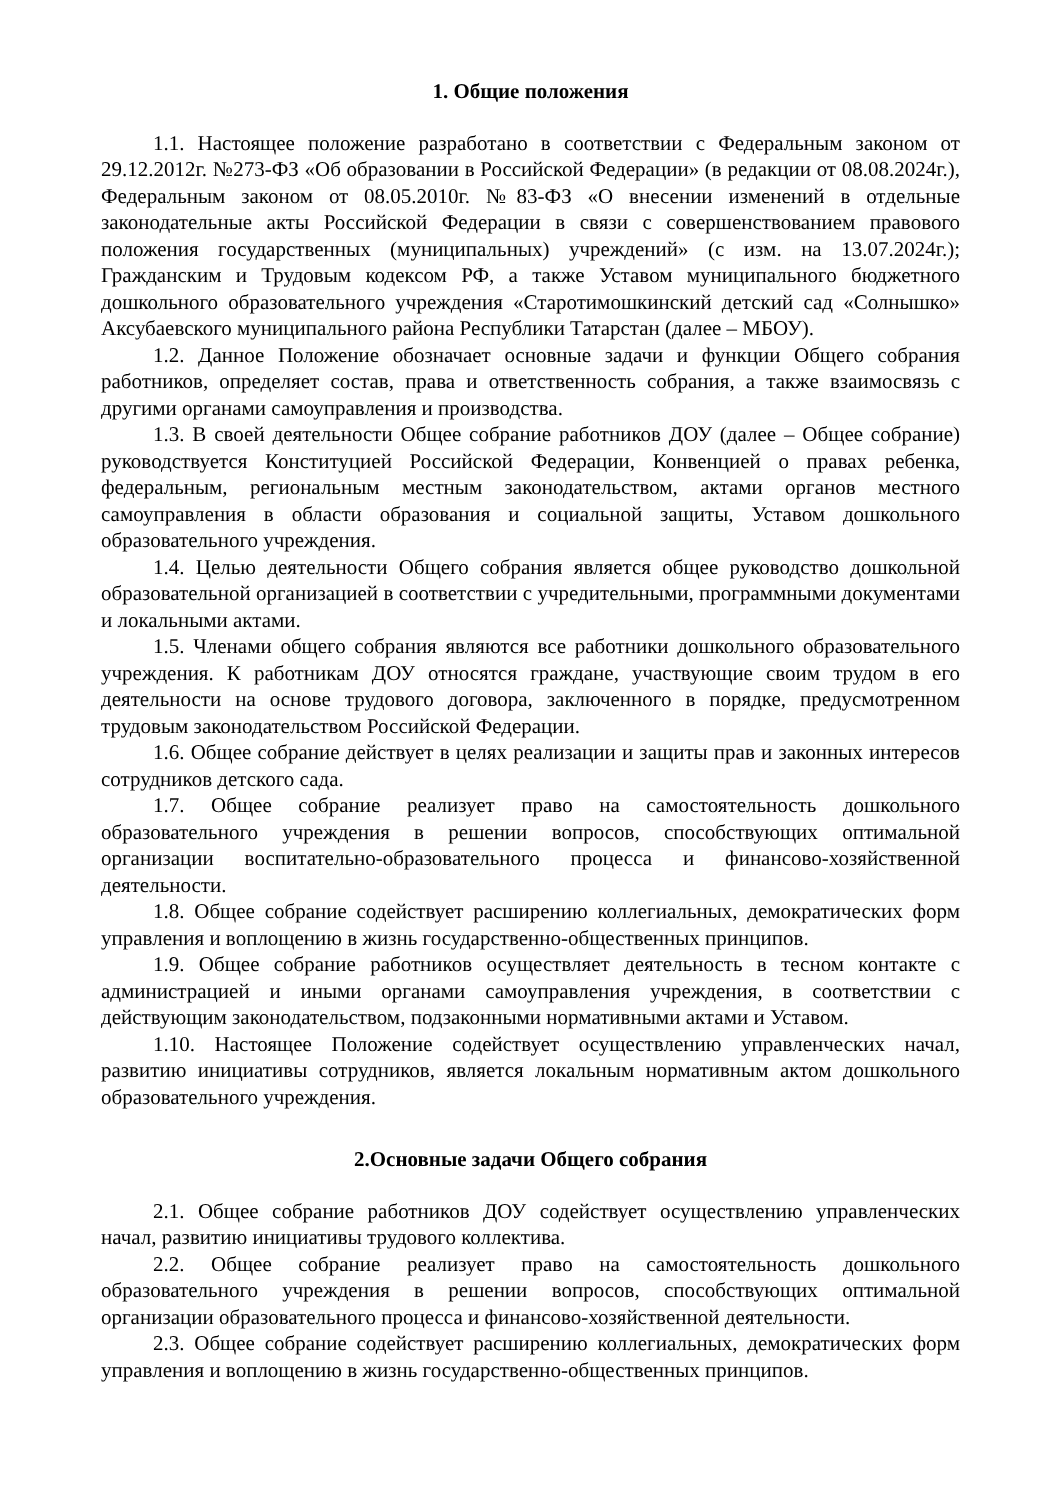1. Общие положения
1.1. Настоящее положение разработано в соответствии с Федеральным законом от 29.12.2012г. №273-ФЗ «Об образовании в Российской Федерации» (в редакции от 08.08.2024г.), Федеральным законом от 08.05.2010г. №83-ФЗ «О внесении изменений в отдельные законодательные акты Российской Федерации в связи с совершенствованием правового положения государственных (муниципальных) учреждений» (с изм. на 13.07.2024г.); Гражданским и Трудовым кодексом РФ, а также Уставом муниципального бюджетного дошкольного образовательного учреждения «Старотимошкинский детский сад «Солнышко» Аксубаевского муниципального района Республики Татарстан (далее – МБОУ).
1.2. Данное Положение обозначает основные задачи и функции Общего собрания работников, определяет состав, права и ответственность собрания, а также взаимосвязь с другими органами самоуправления и производства.
1.3. В своей деятельности Общее собрание работников ДОУ (далее – Общее собрание) руководствуется Конституцией Российской Федерации, Конвенцией о правах ребенка, федеральным, региональным местным законодательством, актами органов местного самоуправления в области образования и социальной защиты, Уставом дошкольного образовательного учреждения.
1.4. Целью деятельности Общего собрания является общее руководство дошкольной образовательной организацией в соответствии с учредительными, программными документами и локальными актами.
1.5. Членами общего собрания являются все работники дошкольного образовательного учреждения. К работникам ДОУ относятся граждане, участвующие своим трудом в его деятельности на основе трудового договора, заключенного в порядке, предусмотренном трудовым законодательством Российской Федерации.
1.6. Общее собрание действует в целях реализации и защиты прав и законных интересов сотрудников детского сада.
1.7. Общее собрание реализует право на самостоятельность дошкольного образовательного учреждения в решении вопросов, способствующих оптимальной организации воспитательно-образовательного процесса и финансово-хозяйственной деятельности.
1.8. Общее собрание содействует расширению коллегиальных, демократических форм управления и воплощению в жизнь государственно-общественных принципов.
1.9. Общее собрание работников осуществляет деятельность в тесном контакте с администрацией и иными органами самоуправления учреждения, в соответствии с действующим законодательством, подзаконными нормативными актами и Уставом.
1.10. Настоящее Положение содействует осуществлению управленческих начал, развитию инициативы сотрудников, является локальным нормативным актом дошкольного образовательного учреждения.
2.Основные задачи Общего собрания
2.1. Общее собрание работников ДОУ содействует осуществлению управленческих начал, развитию инициативы трудового коллектива.
2.2. Общее собрание реализует право на самостоятельность дошкольного образовательного учреждения в решении вопросов, способствующих оптимальной организации образовательного процесса и финансово-хозяйственной деятельности.
2.3. Общее собрание содействует расширению коллегиальных, демократических форм управления и воплощению в жизнь государственно-общественных принципов.